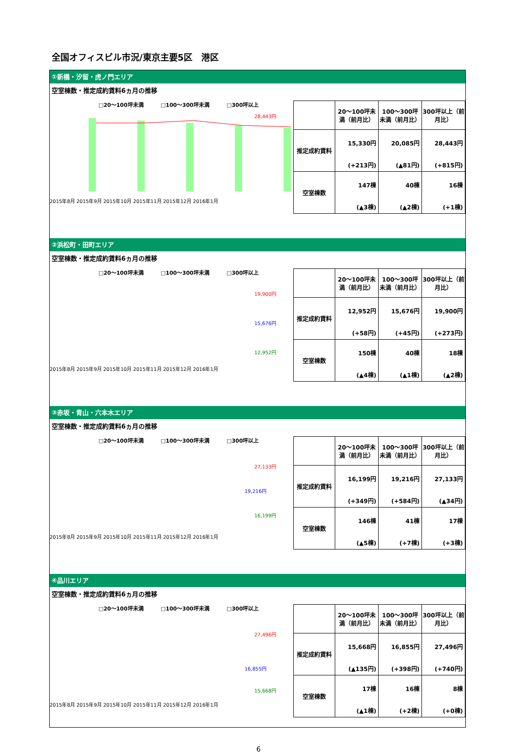全国オフィスビル市況/東京主要5区　港区
①新橋・汐留・虎ノ門エリア
空室棟数・推定成約賃料6ヵ月の推移
□20～100坪未満 □100～300坪未満 □300坪以上
28,443円
2015年8月 2015年9月 2015年10月 2015年11月 2015年12月 2016年1月
| | 20～100坪未満（前月比） | 100～300坪未満（前月比） | 300坪以上（前月比） |
| --- | --- | --- | --- |
| 推定成約賃料 | 15,330円 (+213円) | 20,085円 (▲81円) | 28,443円 (+815円) |
| 空室棟数 | 147棟 (▲3棟) | 40棟 (▲2棟) | 16棟 (+1棟) |
②浜松町・田町エリア
空室棟数・推定成約賃料6ヵ月の推移
□20～100坪未満 □100～300坪未満 □300坪以上
19,900円
15,676円
12,952円
2015年8月 2015年9月 2015年10月 2015年11月 2015年12月 2016年1月
| | 20～100坪未満（前月比） | 100～300坪未満（前月比） | 300坪以上（前月比） |
| --- | --- | --- | --- |
| 推定成約賃料 | 12,952円 (+58円) | 15,676円 (+45円) | 19,900円 (+273円) |
| 空室棟数 | 150棟 (▲4棟) | 40棟 (▲1棟) | 18棟 (▲2棟) |
③赤坂・青山・六本木エリア
空室棟数・推定成約賃料6ヵ月の推移
□20～100坪未満 □100～300坪未満 □300坪以上
27,133円
19,216円
16,199円
2015年8月 2015年9月 2015年10月 2015年11月 2015年12月 2016年1月
| | 20～100坪未満（前月比） | 100～300坪未満（前月比） | 300坪以上（前月比） |
| --- | --- | --- | --- |
| 推定成約賃料 | 16,199円 (+349円) | 19,216円 (+584円) | 27,133円 (▲34円) |
| 空室棟数 | 146棟 (▲5棟) | 41棟 (+7棟) | 17棟 (+3棟) |
④品川エリア
空室棟数・推定成約賃料6ヵ月の推移
□20～100坪未満 □100～300坪未満 □300坪以上
27,496円
16,855円
15,668円
2015年8月 2015年9月 2015年10月 2015年11月 2015年12月 2016年1月
| | 20～100坪未満（前月比） | 100～300坪未満（前月比） | 300坪以上（前月比） |
| --- | --- | --- | --- |
| 推定成約賃料 | 15,668円 (▲135円) | 16,855円 (+398円) | 27,496円 (+740円) |
| 空室棟数 | 17棟 (▲1棟) | 16棟 (+2棟) | 8棟 (+0棟) |
6